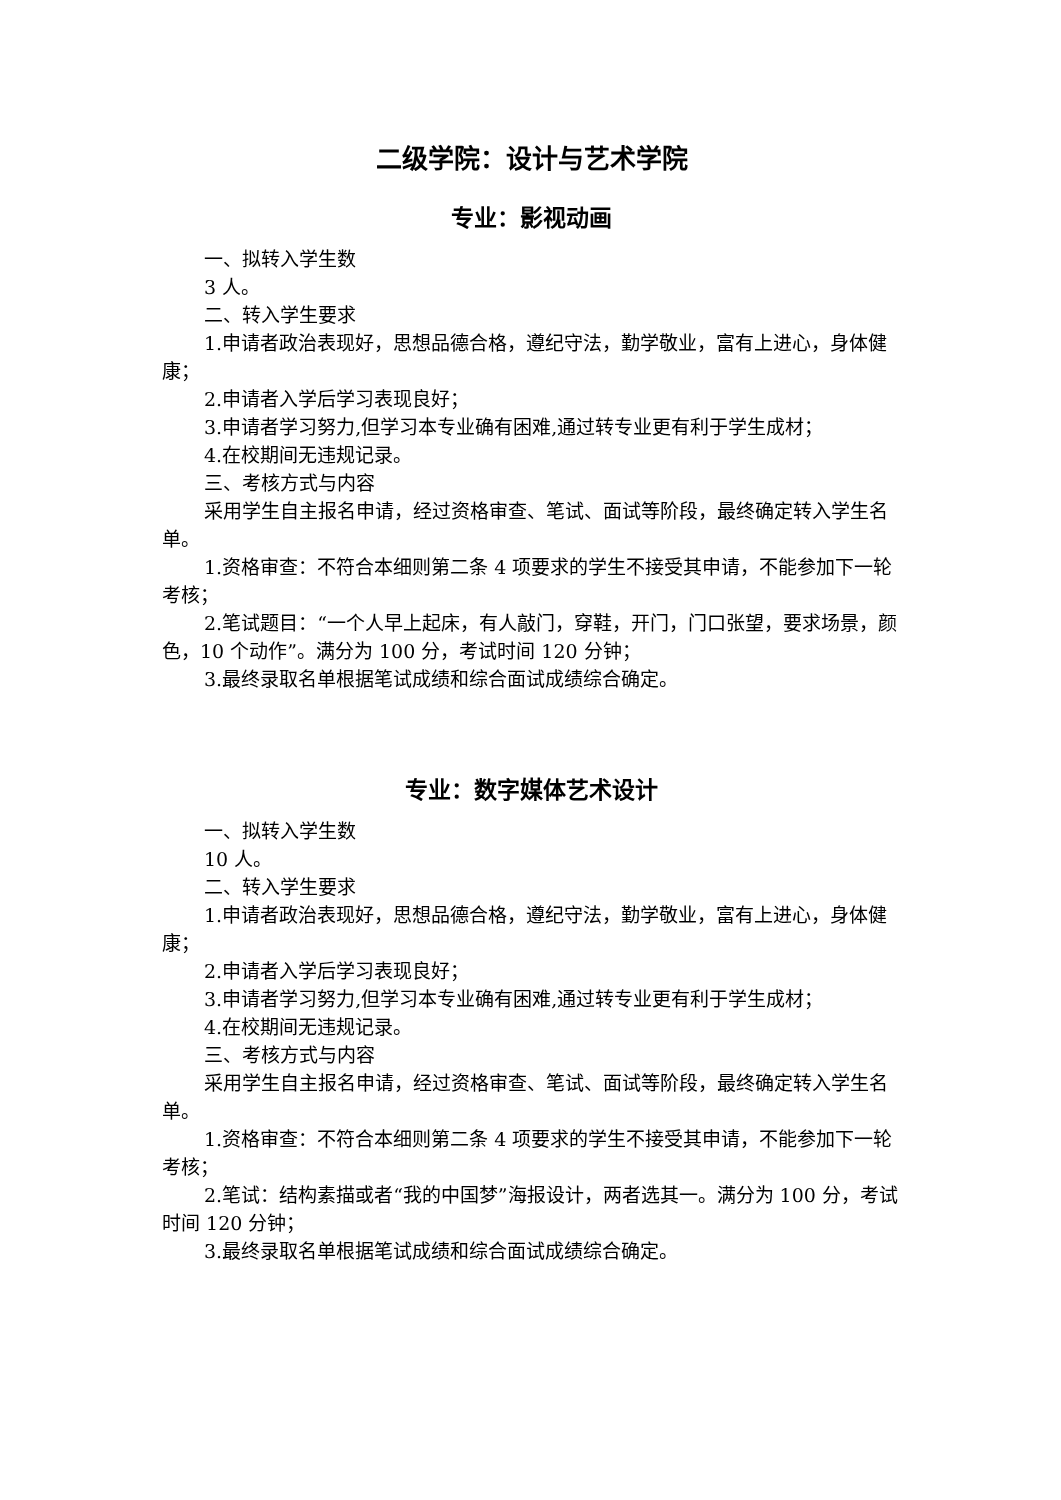二级学院：设计与艺术学院
专业：影视动画
一、拟转入学生数
3 人。
二、转入学生要求
1.申请者政治表现好，思想品德合格，遵纪守法，勤学敬业，富有上进心，身体健康；
2.申请者入学后学习表现良好；
3.申请者学习努力,但学习本专业确有困难,通过转专业更有利于学生成材；
4.在校期间无违规记录。
三、考核方式与内容
采用学生自主报名申请，经过资格审查、笔试、面试等阶段，最终确定转入学生名单。
1.资格审查：不符合本细则第二条 4 项要求的学生不接受其申请，不能参加下一轮考核；
2.笔试题目：“一个人早上起床，有人敲门，穿鞋，开门，门口张望，要求场景，颜色，10 个动作”。满分为 100 分，考试时间 120 分钟；
3.最终录取名单根据笔试成绩和综合面试成绩综合确定。
专业：数字媒体艺术设计
一、拟转入学生数
10 人。
二、转入学生要求
1.申请者政治表现好，思想品德合格，遵纪守法，勤学敬业，富有上进心，身体健康；
2.申请者入学后学习表现良好；
3.申请者学习努力,但学习本专业确有困难,通过转专业更有利于学生成材；
4.在校期间无违规记录。
三、考核方式与内容
采用学生自主报名申请，经过资格审查、笔试、面试等阶段，最终确定转入学生名单。
1.资格审查：不符合本细则第二条 4 项要求的学生不接受其申请，不能参加下一轮考核；
2.笔试：结构素描或者“我的中国梦”海报设计，两者选其一。满分为 100 分，考试时间 120 分钟；
3.最终录取名单根据笔试成绩和综合面试成绩综合确定。